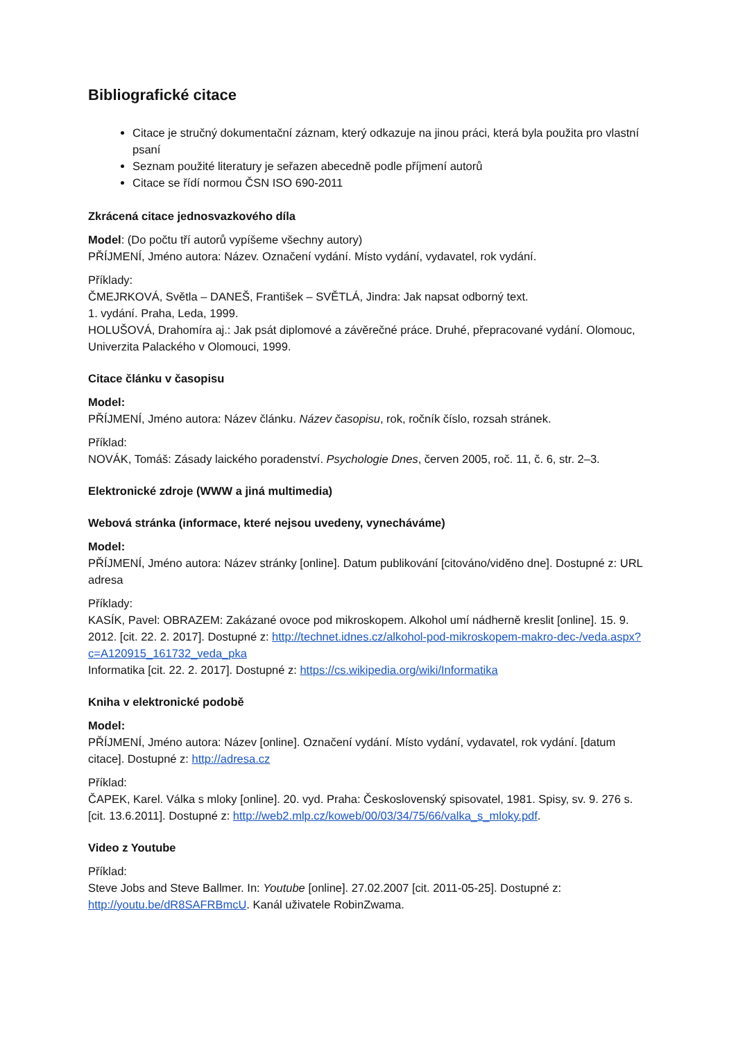Bibliografické citace
Citace je stručný dokumentační záznam, který odkazuje na jinou práci, která byla použita pro vlastní psaní
Seznam použité literatury je seřazen abecedně podle příjmení autorů
Citace se řídí normou ČSN ISO 690-2011
Zkrácená citace jednosvazkového díla
Model: (Do počtu tří autorů vypíšeme všechny autory)
PŘÍJMENÍ, Jméno autora: Název. Označení vydání. Místo vydání, vydavatel, rok vydání.
Příklady:
ČMEJRKOVÁ, Světla – DANEŠ, František – SVĚTLÁ, Jindra: Jak napsat odborný text.
1. vydání. Praha, Leda, 1999.
HOLUŠOVÁ, Drahomíra aj.: Jak psát diplomové a závěrečné práce. Druhé, přepracované vydání. Olomouc, Univerzita Palackého v Olomouci, 1999.
Citace článku v časopisu
Model:
PŘÍJMENÍ, Jméno autora: Název článku. Název časopisu, rok, ročník číslo, rozsah stránek.
Příklad:
NOVÁK, Tomáš: Zásady laického poradenství. Psychologie Dnes, červen 2005, roč. 11, č. 6, str. 2–3.
Elektronické zdroje (WWW a jiná multimedia)
Webová stránka (informace, které nejsou uvedeny, vynecháváme)
Model:
PŘÍJMENÍ, Jméno autora: Název stránky [online]. Datum publikování [citováno/viděno dne]. Dostupné z: URL adresa
Příklady:
KASÍK, Pavel: OBRAZEM: Zakázané ovoce pod mikroskopem. Alkohol umí nádherně kreslit [online]. 15. 9. 2012. [cit. 22. 2. 2017]. Dostupné z: http://technet.idnes.cz/alkohol-pod-mikroskopem-makro-dec-/veda.aspx?c=A120915_161732_veda_pka
Informatika [cit. 22. 2. 2017]. Dostupné z: https://cs.wikipedia.org/wiki/Informatika
Kniha v elektronické podobě
Model:
PŘÍJMENÍ, Jméno autora: Název [online]. Označení vydání. Místo vydání, vydavatel, rok vydání. [datum citace]. Dostupné z: http://adresa.cz
Příklad:
ČAPEK, Karel. Válka s mloky [online]. 20. vyd. Praha: Československý spisovatel, 1981. Spisy, sv. 9. 276 s. [cit. 13.6.2011]. Dostupné z: http://web2.mlp.cz/koweb/00/03/34/75/66/valka_s_mloky.pdf.
Video z Youtube
Příklad:
Steve Jobs and Steve Ballmer. In: Youtube [online]. 27.02.2007 [cit. 2011-05-25]. Dostupné z: http://youtu.be/dR8SAFRBmcU. Kanál uživatele RobinZwama.